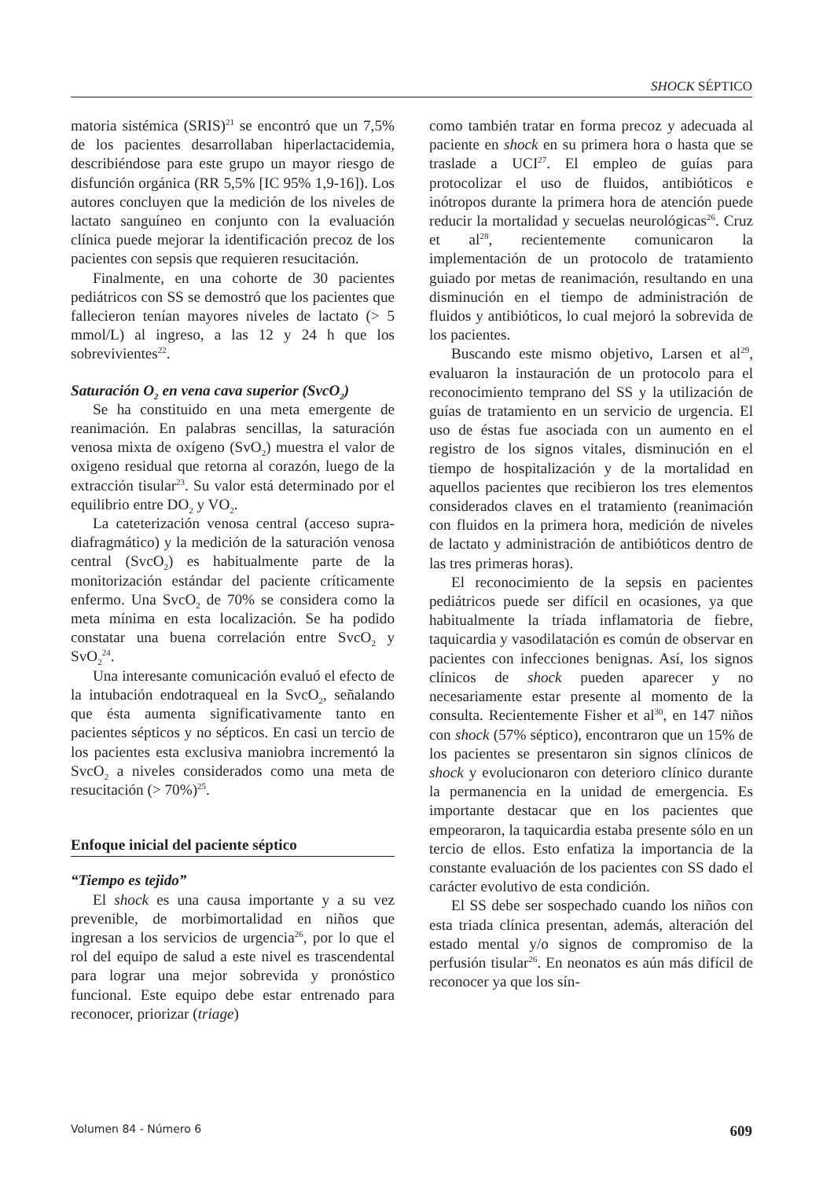SHOCK SÉPTICO
matoria sistémica (SRIS)<sup>21</sup> se encontró que un 7,5% de los pacientes desarrollaban hiperlactacidemia, describiéndose para este grupo un mayor riesgo de disfunción orgánica (RR 5,5% [IC 95% 1,9-16]). Los autores concluyen que la medición de los niveles de lactato sanguíneo en conjunto con la evaluación clínica puede mejorar la identificación precoz de los pacientes con sepsis que requieren resucitación.
Finalmente, en una cohorte de 30 pacientes pediátricos con SS se demostró que los pacientes que fallecieron tenían mayores niveles de lactato (> 5 mmol/L) al ingreso, a las 12 y 24 h que los sobrevivientes<sup>22</sup>.
Saturación O<sub>2</sub> en vena cava superior (SvcO<sub>2</sub>)
Se ha constituido en una meta emergente de reanimación. En palabras sencillas, la saturación venosa mixta de oxígeno (SvO<sub>2</sub>) muestra el valor de oxigeno residual que retorna al corazón, luego de la extracción tisular<sup>23</sup>. Su valor está determinado por el equilibrio entre DO<sub>2</sub> y VO<sub>2</sub>.
La cateterización venosa central (acceso supra-diafragmático) y la medición de la saturación venosa central (SvcO<sub>2</sub>) es habitualmente parte de la monitorización estándar del paciente críticamente enfermo. Una SvcO<sub>2</sub> de 70% se considera como la meta mínima en esta localización. Se ha podido constatar una buena correlación entre SvcO<sub>2</sub> y SvO<sub>2</sub><sup>24</sup>.
Una interesante comunicación evaluó el efecto de la intubación endotraqueal en la SvcO<sub>2</sub>, señalando que ésta aumenta significativamente tanto en pacientes sépticos y no sépticos. En casi un tercio de los pacientes esta exclusiva maniobra incrementó la SvcO<sub>2</sub> a niveles considerados como una meta de resucitación (> 70%)<sup>25</sup>.
Enfoque inicial del paciente séptico
“Tiempo es tejido”
El shock es una causa importante y a su vez prevenible, de morbimortalidad en niños que ingresan a los servicios de urgencia<sup>26</sup>, por lo que el rol del equipo de salud a este nivel es trascendental para lograr una mejor sobrevida y pronóstico funcional. Este equipo debe estar entrenado para reconocer, priorizar (triage)
como también tratar en forma precoz y adecuada al paciente en shock en su primera hora o hasta que se traslade a UCI<sup>27</sup>. El empleo de guías para protocolizar el uso de fluidos, antibióticos e inótropos durante la primera hora de atención puede reducir la mortalidad y secuelas neurológicas<sup>26</sup>. Cruz et al<sup>28</sup>, recientemente comunicaron la implementación de un protocolo de tratamiento guiado por metas de reanimación, resultando en una disminución en el tiempo de administración de fluidos y antibióticos, lo cual mejoró la sobrevida de los pacientes.
Buscando este mismo objetivo, Larsen et al<sup>29</sup>, evaluaron la instauración de un protocolo para el reconocimiento temprano del SS y la utilización de guías de tratamiento en un servicio de urgencia. El uso de éstas fue asociada con un aumento en el registro de los signos vitales, disminución en el tiempo de hospitalización y de la mortalidad en aquellos pacientes que recibieron los tres elementos considerados claves en el tratamiento (reanimación con fluidos en la primera hora, medición de niveles de lactato y administración de antibióticos dentro de las tres primeras horas).
El reconocimiento de la sepsis en pacientes pediátricos puede ser difícil en ocasiones, ya que habitualmente la tríada inflamatoria de fiebre, taquicardia y vasodilatación es común de observar en pacientes con infecciones benignas. Así, los signos clínicos de shock pueden aparecer y no necesariamente estar presente al momento de la consulta. Recientemente Fisher et al<sup>30</sup>, en 147 niños con shock (57% séptico), encontraron que un 15% de los pacientes se presentaron sin signos clínicos de shock y evolucionaron con deterioro clínico durante la permanencia en la unidad de emergencia. Es importante destacar que en los pacientes que empeoraron, la taquicardia estaba presente sólo en un tercio de ellos. Esto enfatiza la importancia de la constante evaluación de los pacientes con SS dado el carácter evolutivo de esta condición.
El SS debe ser sospechado cuando los niños con esta triada clínica presentan, además, alteración del estado mental y/o signos de compromiso de la perfusión tisular<sup>26</sup>. En neonatos es aún más difícil de reconocer ya que los sín-
Volumen 84 - Número 6 609